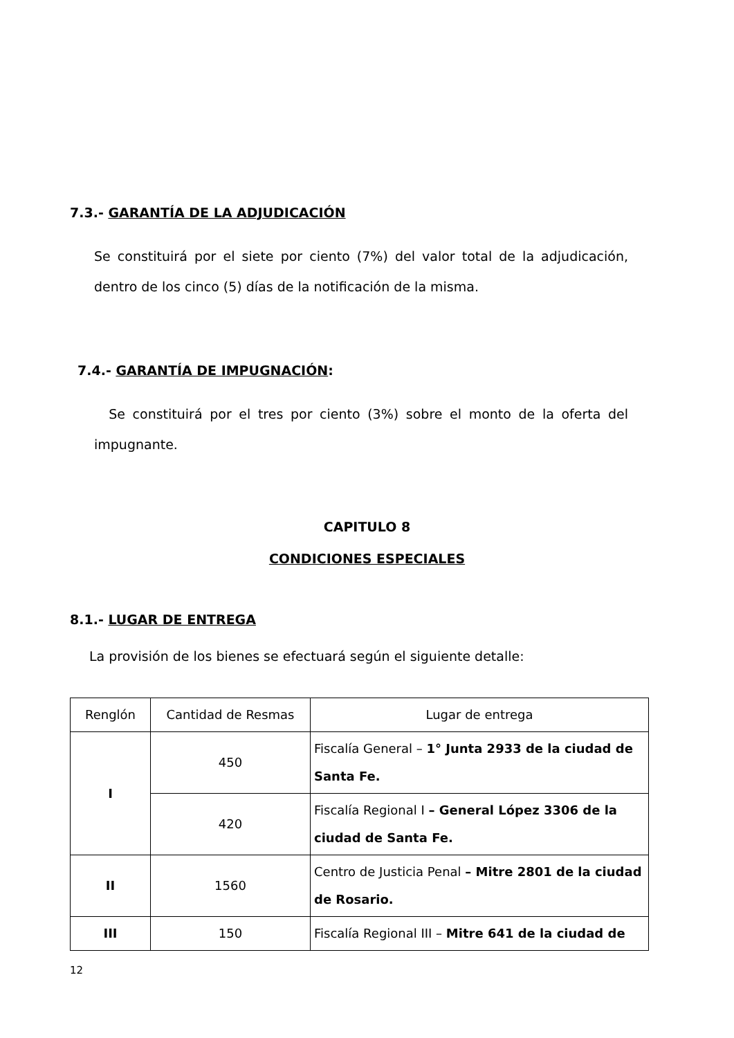7.3.- GARANTÍA DE LA ADJUDICACIÓN
Se constituirá por el siete por ciento (7%) del valor total de la adjudicación, dentro de los cinco (5) días de la notificación de la misma.
7.4.- GARANTÍA DE IMPUGNACIÓN:
Se constituirá por el tres por ciento (3%) sobre el monto de la oferta del impugnante.
CAPITULO 8
CONDICIONES ESPECIALES
8.1.- LUGAR DE ENTREGA
La provisión de los bienes se efectuará según el siguiente detalle:
| Renglón | Cantidad de Resmas | Lugar de entrega |
| I | 450 | Fiscalía General – 1° Junta 2933 de la ciudad de Santa Fe. |
| | 420 | Fiscalía Regional I – General López 3306 de la ciudad de Santa Fe. |
| II | 1560 | Centro de Justicia Penal – Mitre 2801 de la ciudad de Rosario. |
| III | 150 | Fiscalía Regional III – Mitre 641 de la ciudad de |
12